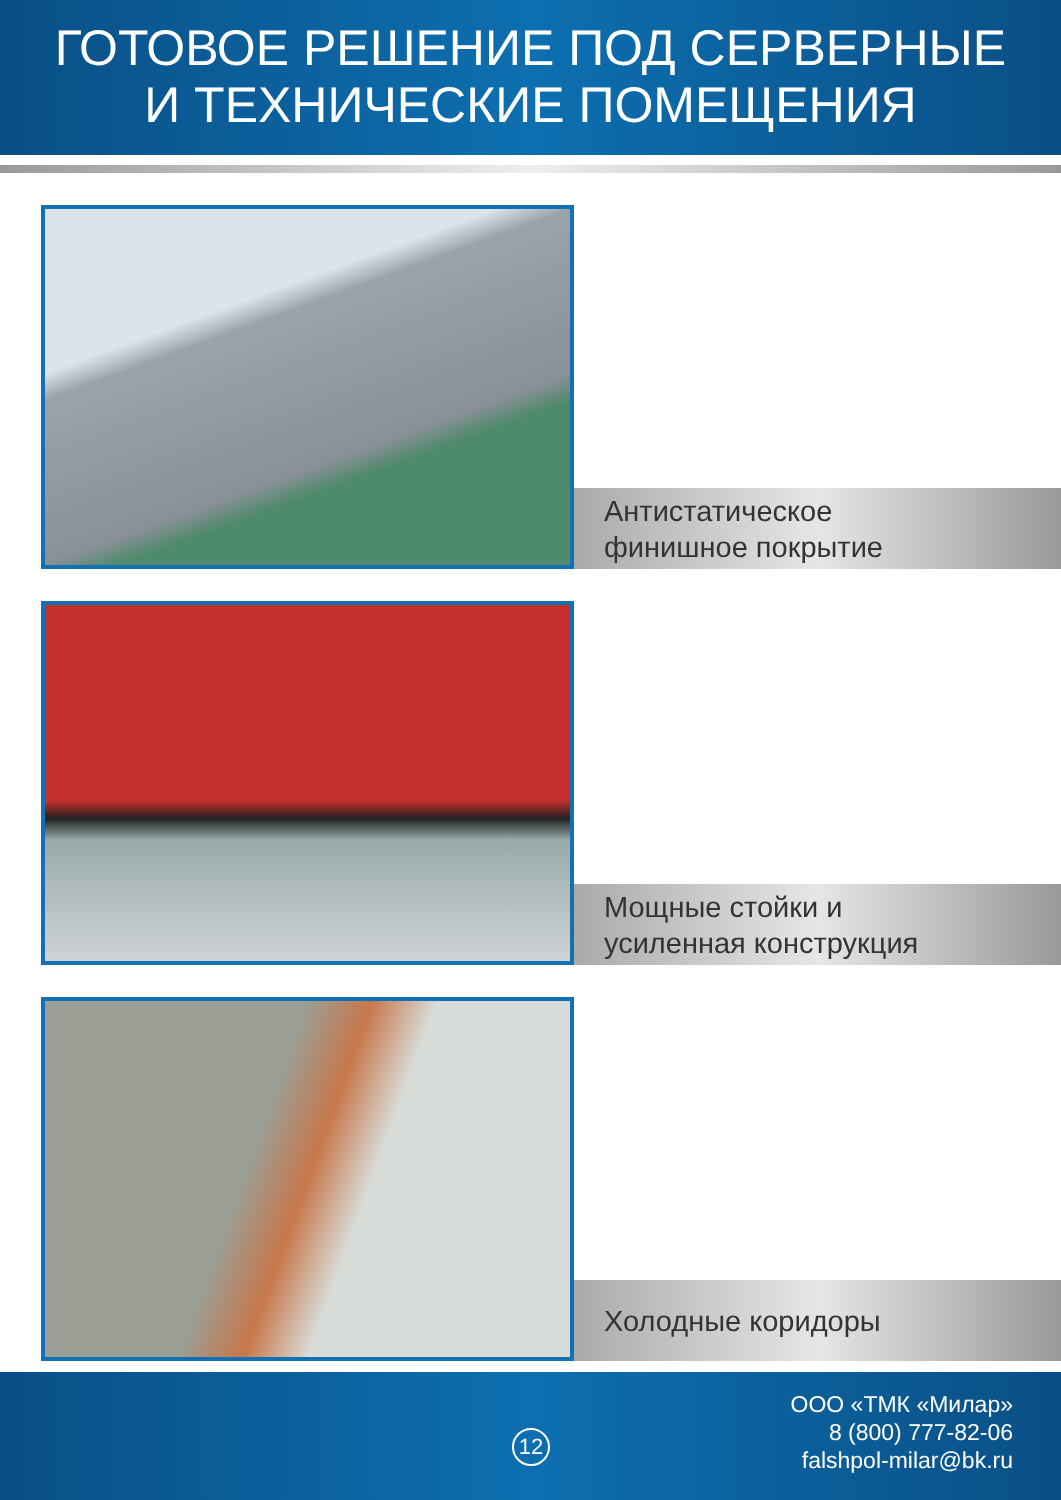ГОТОВОЕ РЕШЕНИЕ ПОД СЕРВЕРНЫЕ
И ТЕХНИЧЕСКИЕ ПОМЕЩЕНИЯ
Антистатическое
финишное покрытие
Мощные стойки и
усиленная конструкция
Холодные коридоры
12
ООО «ТМК «Милар»
8 (800) 777-82-06
falshpol-milar@bk.ru